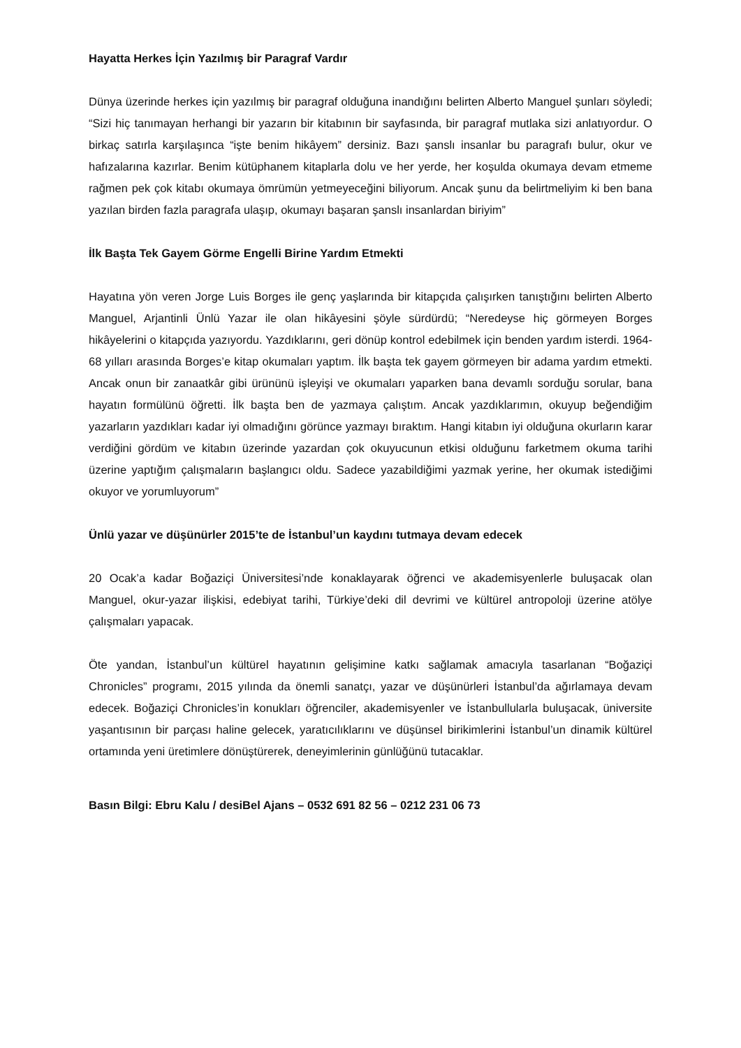Hayatta Herkes İçin Yazılmış bir Paragraf Vardır
Dünya üzerinde herkes için yazılmış bir paragraf olduğuna inandığını belirten Alberto Manguel şunları söyledi; “Sizi hiç tanımayan herhangi bir yazarın bir kitabının bir sayfasında, bir paragraf mutlaka sizi anlatıyordur. O birkaç satırla karşılaşınca “işte benim hikâyem” dersiniz. Bazı şanslı insanlar bu paragrafı bulur, okur ve hafızalarına kazırlar. Benim kütüphanem kitaplarla dolu ve her yerde, her koşulda okumaya devam etmeme rağmen pek çok kitabı okumaya ömrümün yetmeyeceğini biliyorum. Ancak şunu da belirtmeliyim ki ben bana yazılan birden fazla paragrafa ulaşıp, okumayı başaran şanslı insanlardan biriyim”
İlk Başta Tek Gayem Görme Engelli Birine Yardım Etmekti
Hayatına yön veren Jorge Luis Borges ile genç yaşlarında bir kitapçıda çalışırken tanıştığını belirten Alberto Manguel, Arjantinli Ünlü Yazar ile olan hikâyesini şöyle sürdürdü; “Neredeyse hiç görmeyen Borges hikâyelerini o kitapçıda yazıyordu. Yazdıklarını, geri dönüp kontrol edebilmek için benden yardım isterdi. 1964-68 yılları arasında Borges’e kitap okumaları yaptım. İlk başta tek gayem görmeyen bir adama yardım etmekti. Ancak onun bir zanaatkâr gibi ürününü işleyişi ve okumaları yaparken bana devamlı sorduğu sorular, bana hayatın formülünü öğretti. İlk başta ben de yazmaya çalıştım. Ancak yazdıklarımın, okuyup beğendiğim yazarların yazdıkları kadar iyi olmadığını görünce yazmayı bıraktım. Hangi kitabın iyi olduğuna okurların karar verdiğini gördüm ve kitabın üzerinde yazardan çok okuyucunun etkisi olduğunu farketmem okuma tarihi üzerine yaptığım çalışmaların başlangıcı oldu. Sadece yazabildiğimi yazmak yerine, her okumak istediğimi okuyor ve yorumluyorum”
Ünlü yazar ve düşünürler 2015’te de İstanbul’un kaydını tutmaya devam edecek
20 Ocak’a kadar Boğaziçi Üniversitesi’nde konaklayarak öğrenci ve akademisyenlerle buluşacak olan Manguel, okur-yazar ilişkisi, edebiyat tarihi, Türkiye’deki dil devrimi ve kültürel antropoloji üzerine atölye çalışmaları yapacak.
Öte yandan, İstanbul’un kültürel hayatının gelişimine katkı sağlamak amacıyla tasarlanan “Boğaziçi Chronicles” programı, 2015 yılında da önemli sanatçı, yazar ve düşünürleri İstanbul’da ağırlamaya devam edecek. Boğaziçi Chronicles’in konukları öğrenciler, akademisyenler ve İstanbullularla buluşacak, üniversite yaşantısının bir parçası haline gelecek, yaratıcılıklarını ve düşünsel birikimlerini İstanbul’un dinamik kültürel ortamında yeni üretimlere dönüştürerek, deneyimlerinin günlüğünü tutacaklar.
Basın Bilgi: Ebru Kalu / desiBel Ajans – 0532 691 82 56 – 0212 231 06 73